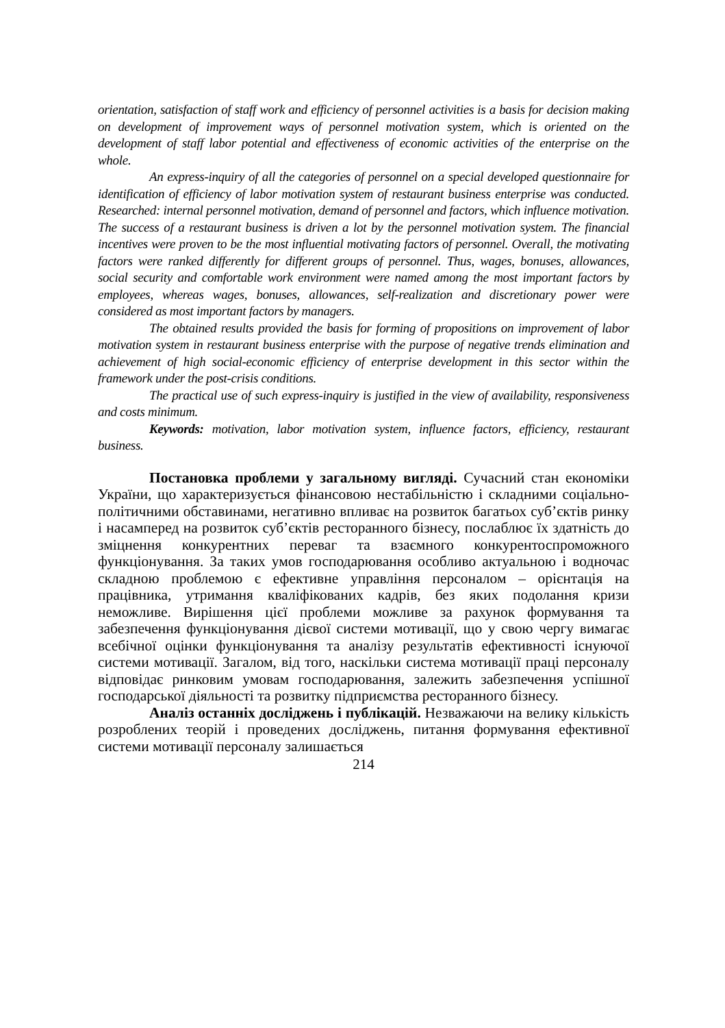orientation, satisfaction of staff work and efficiency of personnel activities is a basis for decision making on development of improvement ways of personnel motivation system, which is oriented on the development of staff labor potential and effectiveness of economic activities of the enterprise on the whole.
An express-inquiry of all the categories of personnel on a special developed questionnaire for identification of efficiency of labor motivation system of restaurant business enterprise was conducted. Researched: internal personnel motivation, demand of personnel and factors, which influence motivation. The success of a restaurant business is driven a lot by the personnel motivation system. The financial incentives were proven to be the most influential motivating factors of personnel. Overall, the motivating factors were ranked differently for different groups of personnel. Thus, wages, bonuses, allowances, social security and comfortable work environment were named among the most important factors by employees, whereas wages, bonuses, allowances, self-realization and discretionary power were considered as most important factors by managers.
The obtained results provided the basis for forming of propositions on improvement of labor motivation system in restaurant business enterprise with the purpose of negative trends elimination and achievement of high social-economic efficiency of enterprise development in this sector within the framework under the post-crisis conditions.
The practical use of such express-inquiry is justified in the view of availability, responsiveness and costs minimum.
Keywords: motivation, labor motivation system, influence factors, efficiency, restaurant business.
Постановка проблеми у загальному вигляді. Сучасний стан економіки України, що характеризується фінансовою нестабільністю і складними соціально-політичними обставинами, негативно впливає на розвиток багатьох суб’єктів ринку і насамперед на розвиток суб’єктів ресторанного бізнесу, послаблює їх здатність до зміцнення конкурентних переваг та взаємного конкурентоспроможного функціонування. За таких умов господарювання особливо актуальною і водночас складною проблемою є ефективне управління персоналом – орієнтація на працівника, утримання кваліфікованих кадрів, без яких подолання кризи неможливе. Вирішення цієї проблеми можливе за рахунок формування та забезпечення функціонування дієвої системи мотивації, що у свою чергу вимагає всебічної оцінки функціонування та аналізу результатів ефективності існуючої системи мотивації. Загалом, від того, наскільки система мотивації праці персоналу відповідає ринковим умовам господарювання, залежить забезпечення успішної господарської діяльності та розвитку підприємства ресторанного бізнесу.
Аналіз останніх досліджень і публікацій. Незважаючи на велику кількість розроблених теорій і проведених досліджень, питання формування ефективної системи мотивації персоналу залишається
214